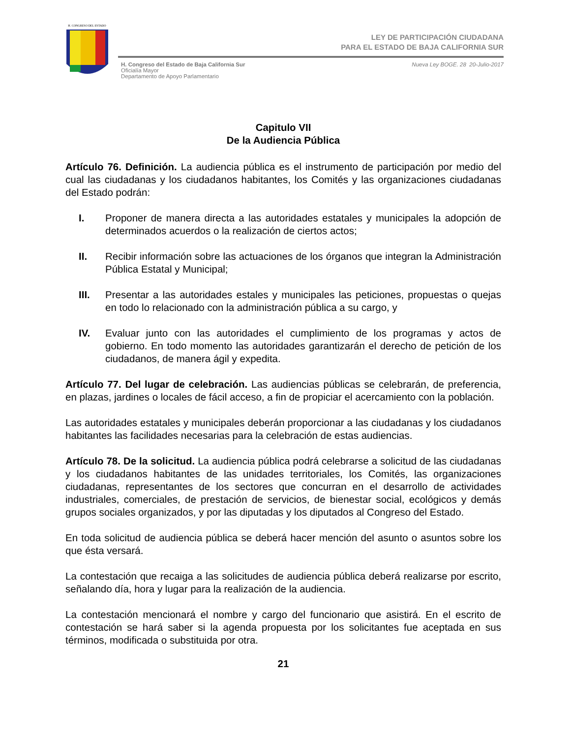H. CONGRESO DEL ESTADO
LEY DE PARTICIPACIÓN CIUDADANA
PARA EL ESTADO DE BAJA CALIFORNIA SUR
H. Congreso del Estado de Baja California Sur
Oficialía Mayor
Departamento de Apoyo Parlamentario
Nueva Ley BOGE. 28 20-Julio-2017
Capitulo VII
De la Audiencia Pública
Artículo 76. Definición. La audiencia pública es el instrumento de participación por medio del cual las ciudadanas y los ciudadanos habitantes, los Comités y las organizaciones ciudadanas del Estado podrán:
I. Proponer de manera directa a las autoridades estatales y municipales la adopción de determinados acuerdos o la realización de ciertos actos;
II. Recibir información sobre las actuaciones de los órganos que integran la Administración Pública Estatal y Municipal;
III. Presentar a las autoridades estales y municipales las peticiones, propuestas o quejas en todo lo relacionado con la administración pública a su cargo, y
IV. Evaluar junto con las autoridades el cumplimiento de los programas y actos de gobierno. En todo momento las autoridades garantizarán el derecho de petición de los ciudadanos, de manera ágil y expedita.
Artículo 77. Del lugar de celebración. Las audiencias públicas se celebrarán, de preferencia, en plazas, jardines o locales de fácil acceso, a fin de propiciar el acercamiento con la población.
Las autoridades estatales y municipales deberán proporcionar a las ciudadanas y los ciudadanos habitantes las facilidades necesarias para la celebración de estas audiencias.
Artículo 78. De la solicitud. La audiencia pública podrá celebrarse a solicitud de las ciudadanas y los ciudadanos habitantes de las unidades territoriales, los Comités, las organizaciones ciudadanas, representantes de los sectores que concurran en el desarrollo de actividades industriales, comerciales, de prestación de servicios, de bienestar social, ecológicos y demás grupos sociales organizados, y por las diputadas y los diputados al Congreso del Estado.
En toda solicitud de audiencia pública se deberá hacer mención del asunto o asuntos sobre los que ésta versará.
La contestación que recaiga a las solicitudes de audiencia pública deberá realizarse por escrito, señalando día, hora y lugar para la realización de la audiencia.
La contestación mencionará el nombre y cargo del funcionario que asistirá. En el escrito de contestación se hará saber si la agenda propuesta por los solicitantes fue aceptada en sus términos, modificada o substituida por otra.
21